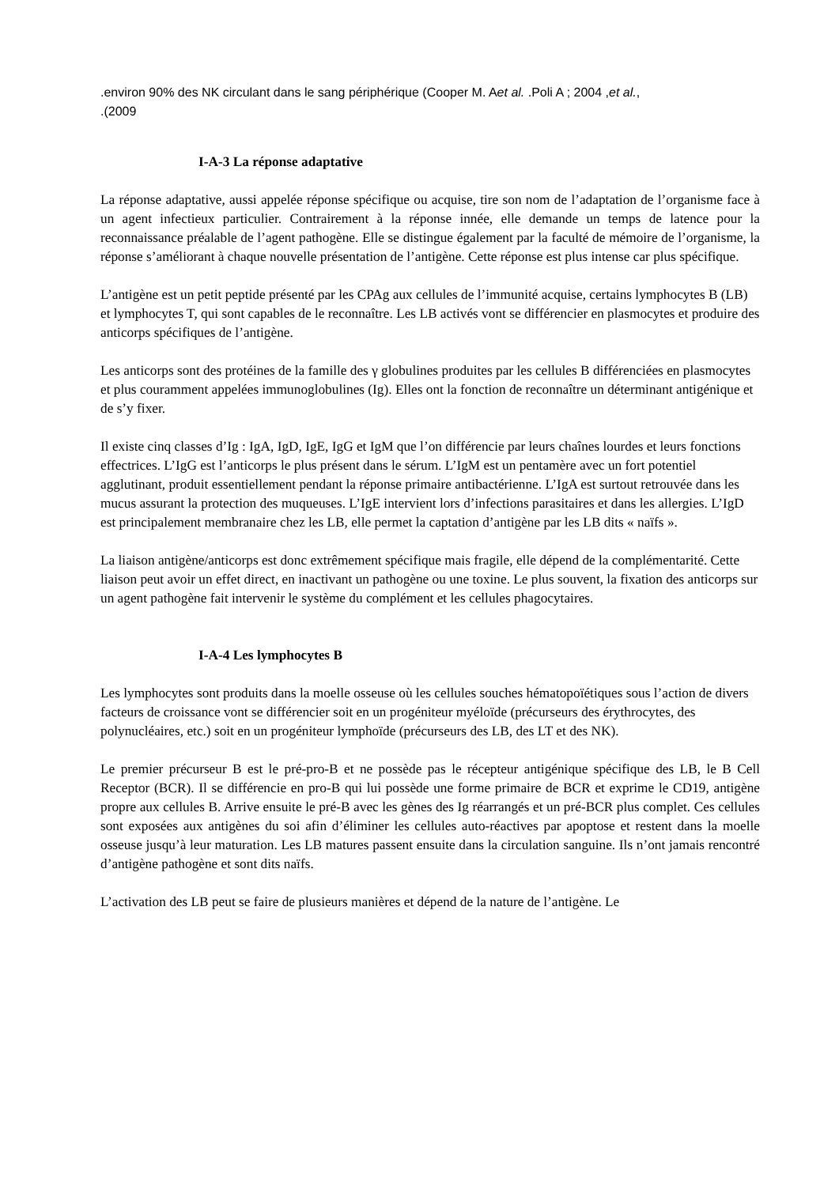.environ 90% des NK circulant dans le sang périphérique (Cooper M. Aet al. .Poli A ; 2004 ,et al.,
.(2009
I-A-3 La réponse adaptative
La réponse adaptative, aussi appelée réponse spécifique ou acquise, tire son nom de l’adaptation de l’organisme face à un agent infectieux particulier. Contrairement à la réponse innée, elle demande un temps de latence pour la reconnaissance préalable de l’agent pathogène. Elle se distingue également par la faculté de mémoire de l’organisme, la réponse s’améliorant à chaque nouvelle présentation de l’antigène. Cette réponse est plus intense car plus spécifique.
L’antigène est un petit peptide présenté par les CPAg aux cellules de l’immunité acquise, certains lymphocytes B (LB) et lymphocytes T, qui sont capables de le reconnaître. Les LB activés vont se différencier en plasmocytes et produire des anticorps spécifiques de l’antigène.
Les anticorps sont des protéines de la famille des γ globulines produites par les cellules B différenciées en plasmocytes et plus couramment appelées immunoglobulines (Ig). Elles ont la fonction de reconnaître un déterminant antigénique et de s’y fixer.
Il existe cinq classes d’Ig : IgA, IgD, IgE, IgG et IgM que l’on différencie par leurs chaînes lourdes et leurs fonctions effectrices. L’IgG est l’anticorps le plus présent dans le sérum. L’IgM est un pentamère avec un fort potentiel agglutinant, produit essentiellement pendant la réponse primaire antibactérienne. L’IgA est surtout retrouvée dans les mucus assurant la protection des muqueuses. L’IgE intervient lors d’infections parasitaires et dans les allergies. L’IgD est principalement membranaire chez les LB, elle permet la captation d’antigène par les LB dits « naïfs ».
La liaison antigène/anticorps est donc extrêmement spécifique mais fragile, elle dépend de la complémentarité. Cette liaison peut avoir un effet direct, en inactivant un pathogène ou une toxine. Le plus souvent, la fixation des anticorps sur un agent pathogène fait intervenir le système du complément et les cellules phagocytaires.
I-A-4 Les lymphocytes B
Les lymphocytes sont produits dans la moelle osseuse où les cellules souches hématopoïétiques sous l’action de divers facteurs de croissance vont se différencier soit en un progéniteur myéloïde (précurseurs des érythrocytes, des polynucléaires, etc.) soit en un progéniteur lymphoïde (précurseurs des LB, des LT et des NK).
Le premier précurseur B est le pré-pro-B et ne possède pas le récepteur antigénique spécifique des LB, le B Cell Receptor (BCR). Il se différencie en pro-B qui lui possède une forme primaire de BCR et exprime le CD19, antigène propre aux cellules B. Arrive ensuite le pré-B avec les gènes des Ig réarrangés et un pré-BCR plus complet. Ces cellules sont exposées aux antigènes du soi afin d’éliminer les cellules auto-réactives par apoptose et restent dans la moelle osseuse jusqu’à leur maturation. Les LB matures passent ensuite dans la circulation sanguine. Ils n’ont jamais rencontré d’antigène pathogène et sont dits naïfs.
L’activation des LB peut se faire de plusieurs manières et dépend de la nature de l’antigène. Le